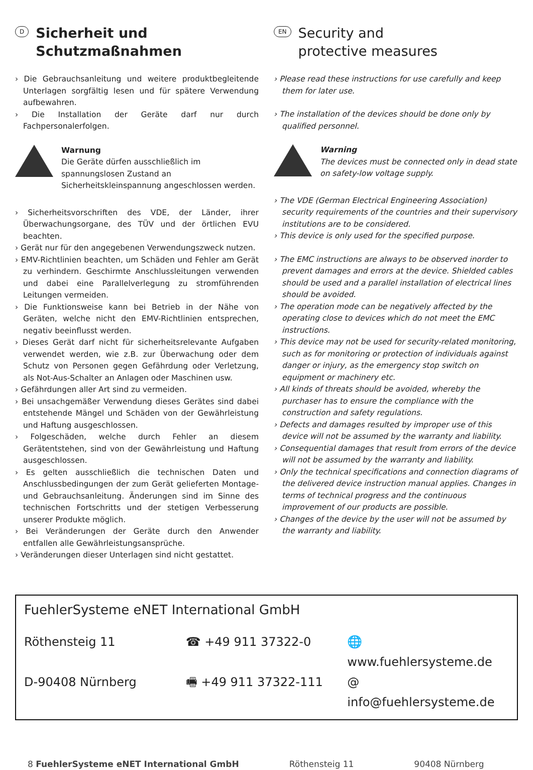D
Sicherheit und
Schutzmaßnahmen
› Die Gebrauchsanleitung und weitere produktbegleitende Unterlagen sorgfältig lesen und für spätere Verwendung aufbewahren.
› Die Installation der Geräte darf nur durch Fachpersonalerfolgen.
Warnung
Die Geräte dürfen ausschließlich im spannungslosen Zustand an Sicherheitskleinspannung angeschlossen werden.
› Sicherheitsvorschriften des VDE, der Länder, ihrer Überwachungsorgane, des TÜV und der örtlichen EVU beachten.
› Gerät nur für den angegebenen Verwendungszweck nutzen.
› EMV-Richtlinien beachten, um Schäden und Fehler am Gerät zu verhindern. Geschirmte Anschlussleitungen verwenden und dabei eine Parallelverlegung zu stromführenden Leitungen vermeiden.
› Die Funktionsweise kann bei Betrieb in der Nähe von Geräten, welche nicht den EMV-Richtlinien entsprechen, negativ beeinflusst werden.
› Dieses Gerät darf nicht für sicherheitsrelevante Aufgaben verwendet werden, wie z.B. zur Überwachung oder dem Schutz von Personen gegen Gefährdung oder Verletzung, als Not-Aus-Schalter an Anlagen oder Maschinen usw.
› Gefährdungen aller Art sind zu vermeiden.
› Bei unsachgemäßer Verwendung dieses Gerätes sind dabei entstehende Mängel und Schäden von der Gewährleistung und Haftung ausgeschlossen.
› Folgeschäden, welche durch Fehler an diesem Gerätentstehen, sind von der Gewährleistung und Haftung ausgeschlossen.
› Es gelten ausschließlich die technischen Daten und Anschlussbedingungen der zum Gerät gelieferten Montage- und Gebrauchsanleitung. Änderungen sind im Sinne des technischen Fortschritts und der stetigen Verbesserung unserer Produkte möglich.
› Bei Veränderungen der Geräte durch den Anwender entfallen alle Gewährleistungsansprüche.
› Veränderungen dieser Unterlagen sind nicht gestattet.
EN
Security and
protective measures
› Please read these instructions for use carefully and keep them for later use.
› The installation of the devices should be done only by qualified personnel.
Warning
The devices must be connected only in dead state on safety-low voltage supply.
› The VDE (German Electrical Engineering Association) security requirements of the countries and their supervisory institutions are to be considered.
› This device is only used for the specified purpose.
› The EMC instructions are always to be observed inorder to prevent damages and errors at the device. Shielded cables should be used and a parallel installation of electrical lines should be avoided.
› The operation mode can be negatively affected by the operating close to devices which do not meet the EMC instructions.
› This device may not be used for security-related monitoring, such as for monitoring or protection of individuals against danger or injury, as the emergency stop switch on equipment or machinery etc.
› All kinds of threats should be avoided, whereby the purchaser has to ensure the compliance with the construction and safety regulations.
› Defects and damages resulted by improper use of this device will not be assumed by the warranty and liability.
› Consequential damages that result from errors of the device will not be assumed by the warranty and liability.
› Only the technical specifications and connection diagrams of the delivered device instruction manual applies. Changes in terms of technical progress and the continuous improvement of our products are possible.
› Changes of the device by the user will not be assumed by the warranty and liability.
FuehlerSysteme eNET International GmbH
Röthensteig 11 ☎ +49 911 37322-0 🌐 www.fuehlersysteme.de
D-90408 Nürnberg 🖷 +49 911 37322-111 @ info@fuehlersysteme.de
8 FuehlerSysteme eNET International GmbH Röthensteig 11 90408 Nürnberg